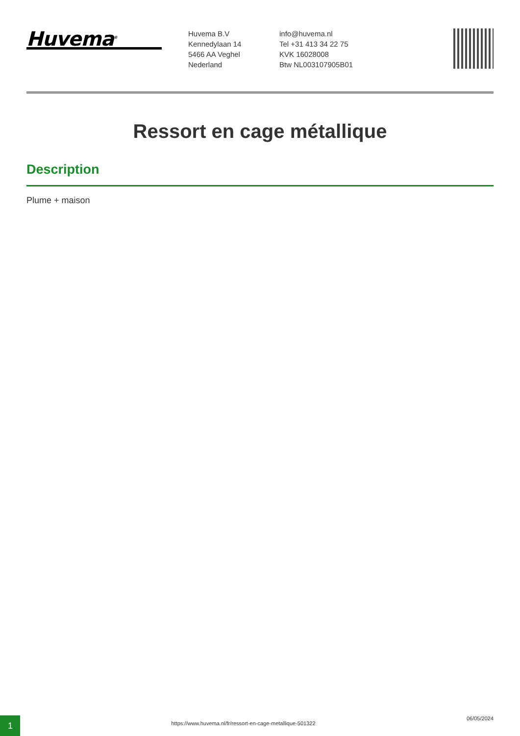Huvema<sup>®</sup>
Huvema B.V
Kennedylaan 14
5466 AA Veghel
Nederland
info@huvema.nl
Tel +31 413 34 22 75
KVK 16028008
Btw NL003107905B01
Ressort en cage métallique
Description
Plume + maison
1
https://www.huvema.nl/fr/ressort-en-cage-metallique-501322
06/05/2024